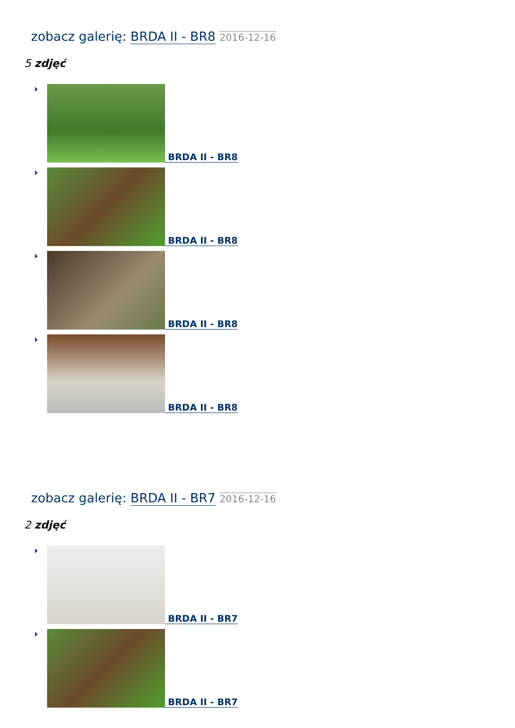zobacz galerię: BRDA II - BR8 2016-12-16
5 zdjęć
BRDA II - BR8
BRDA II - BR8
BRDA II - BR8
BRDA II - BR8
zobacz galerię: BRDA II - BR7 2016-12-16
2 zdjęć
BRDA II - BR7
BRDA II - BR7